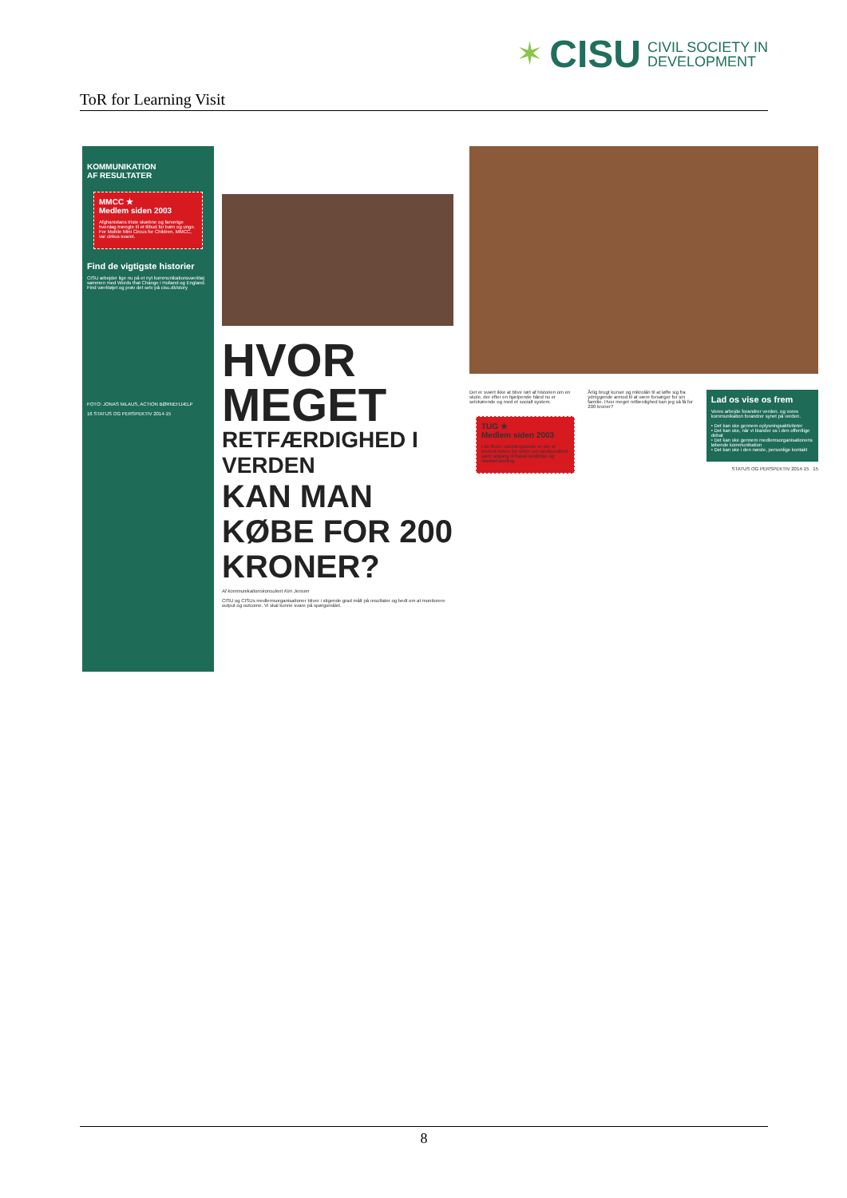ToR for Learning Visit
✶ CISU CIVIL SOCIETY IN
DEVELOPMENT
KOMMUNIKATION
AF RESULTATER
MMCC ★
Medlem siden 2003
Afghanistans triste skæbne og farverige hverdag trængte til et tilbud for børn og unge. For Mobile Mini Circus for Children, MMCC, var cirkus svaret.
Find de vigtigste historier
CISU arbejder lige nu på et nyt kommunikationsværktøj sammen med Words that Change i Holland og England. Find værktøjet og prøv det selv på cisu.dk/story
FOTO: JONAS NILAUS, ACTION BØRNEHJÆLP
16 STATUS OG PERSPEKTIV 2014-15
HVOR MEGET
RETFÆRDIGHED I VERDEN
KAN MAN KØBE FOR 200 KRONER?
Af kommunikationskonsulent Kim Jensen
CISU og CISUs medlemsorganisationer bliver i stigende grad målt på resultater og bedt om at monitorere output og outcome. Vi skal kunne svare på spørgsmålet.
Det er svært ikke at blive rørt af historien om en skole, der efter en hjælpende hånd nu er selvkørende og med et socialt system.
TUG ★
Medlem siden 2003
I de fleste udviklingslande er der et enormt behov for viden om tandsundhed samt adgang til basal tandpleje og tandbehandling.
Årlig brugt kurser og mikrolån til at løfte sig fra ydmygende armod til at være forsørger for sin familie. Hvor meget retfærdighed kan jeg så få for 200 kroner?
Lad os vise os frem
Vores arbejde forandrer verden, og vores kommunikation forandrer synet på verden.
• Det kan ske gennem oplysningsaktiviteter
• Det kan ske, når vi blander os i den offentlige debat
• Det kan ske gennem medlemsorganisationens løbende kommunikation
• Det kan ske i den næste, personlige kontakt
STATUS OG PERSPEKTIV 2014-15 15
8